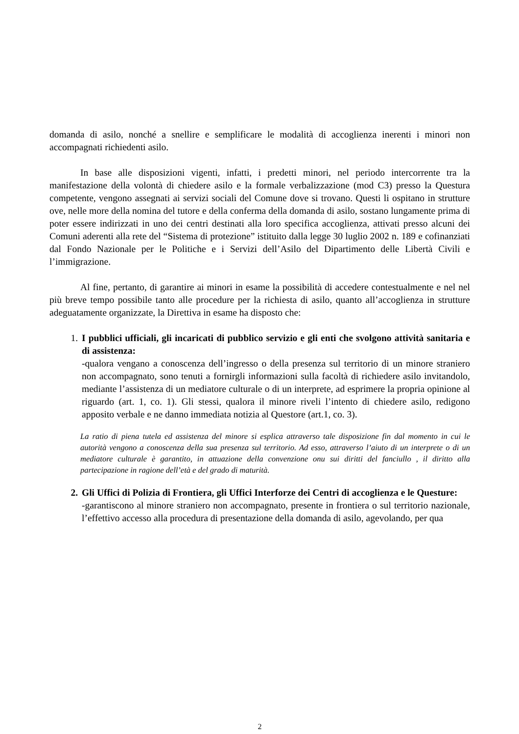domanda di asilo, nonché a snellire e semplificare le modalità di accoglienza inerenti i minori non accompagnati richiedenti asilo.
In base alle disposizioni vigenti, infatti, i predetti minori, nel periodo intercorrente tra la manifestazione della volontà di chiedere asilo e la formale verbalizzazione (mod C3) presso la Questura competente, vengono assegnati ai servizi sociali del Comune dove si trovano. Questi li ospitano in strutture ove, nelle more della nomina del tutore e della conferma della domanda di asilo, sostano lungamente prima di poter essere indirizzati in uno dei centri destinati alla loro specifica accoglienza, attivati presso alcuni dei Comuni aderenti alla rete del “Sistema di protezione” istituito dalla legge 30 luglio 2002 n. 189 e cofinanziati dal Fondo Nazionale per le Politiche e i Servizi dell’Asilo del Dipartimento delle Libertà Civili e l’immigrazione.
Al fine, pertanto, di garantire ai minori in esame la possibilità di accedere contestualmente e nel nel più breve tempo possibile tanto alle procedure per la richiesta di asilo, quanto all’accoglienza in strutture adeguatamente organizzate, la Direttiva in esame ha disposto che:
1. I pubblici ufficiali, gli incaricati di pubblico servizio e gli enti che svolgono attività sanitaria e di assistenza:
-qualora vengano a conoscenza dell’ingresso o della presenza sul territorio di un minore straniero non accompagnato, sono tenuti a fornirgli informazioni sulla facoltà di richiedere asilo invitandolo, mediante l’assistenza di un mediatore culturale o di un interprete, ad esprimere la propria opinione al riguardo (art. 1, co. 1). Gli stessi, qualora il minore riveli l’intento di chiedere asilo, redigono apposito verbale e ne danno immediata notizia al Questore (art.1, co. 3).
La ratio di piena tutela ed assistenza del minore si esplica attraverso tale disposizione fin dal momento in cui le autorità vengono a conoscenza della sua presenza sul territorio. Ad esso, attraverso l’aiuto di un interprete o di un mediatore culturale è garantito, in attuazione della convenzione onu sui diritti del fanciullo , il diritto alla partecipazione in ragione dell’età e del grado di maturità.
2. Gli Uffici di Polizia di Frontiera, gli Uffici Interforze dei Centri di accoglienza e le Questure:
-garantiscono al minore straniero non accompagnato, presente in frontiera o sul territorio nazionale, l’effettivo accesso alla procedura di presentazione della domanda di asilo, agevolando, per qua
2